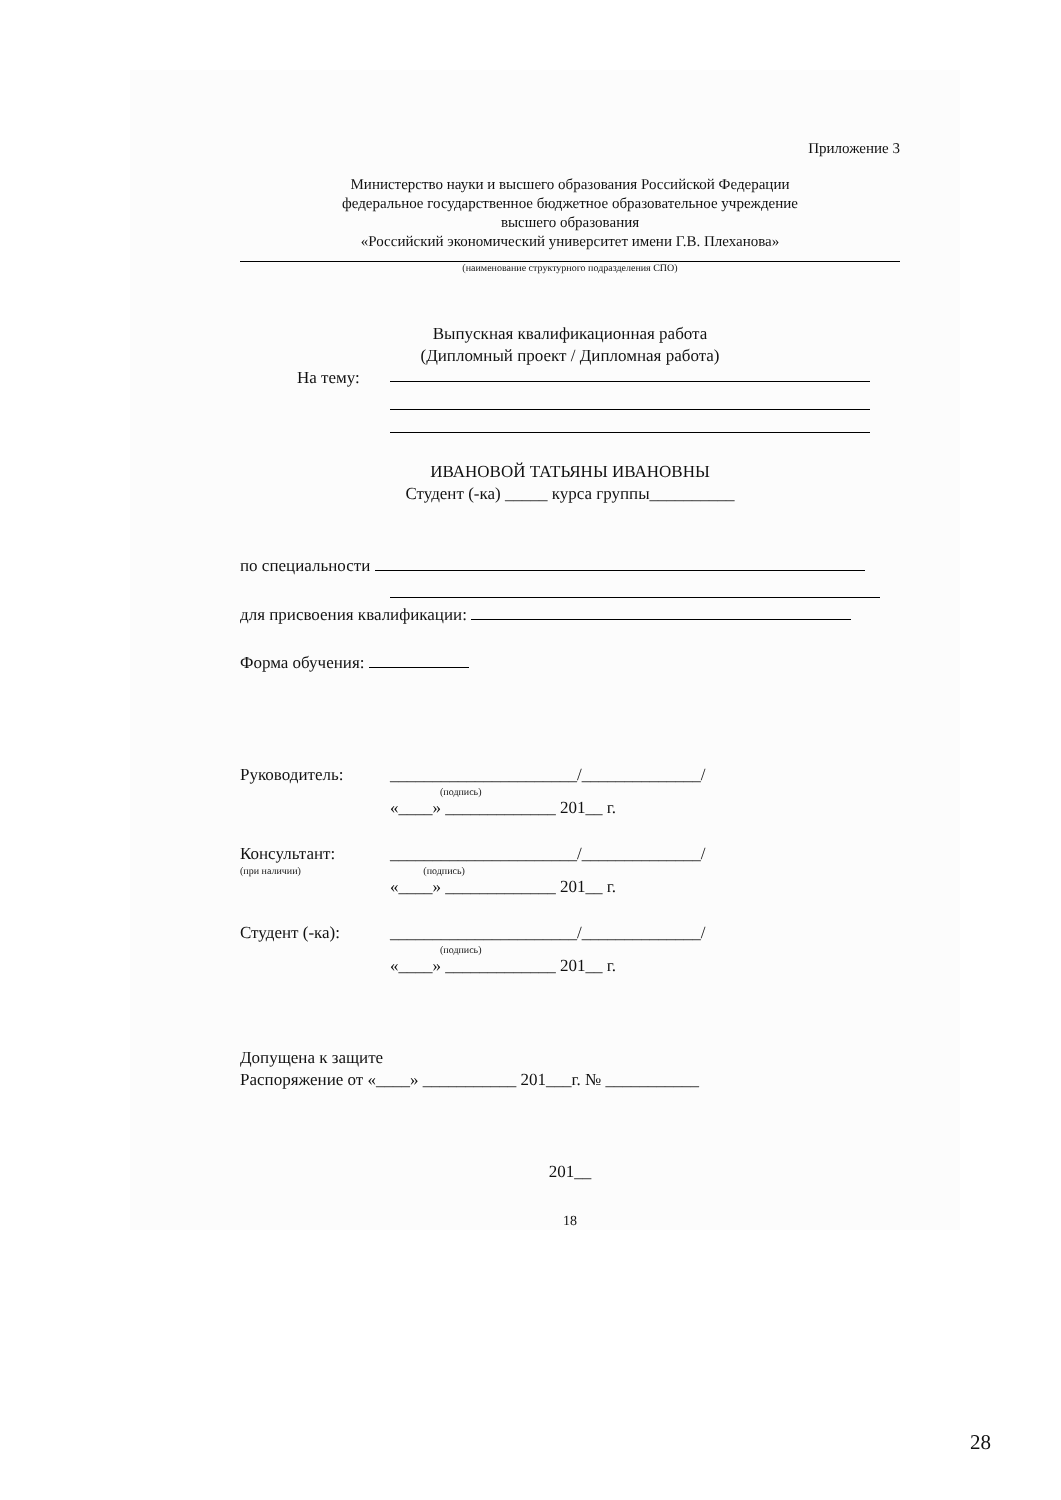Приложение 3
Министерство науки и высшего образования Российской Федерации
федеральное государственное бюджетное образовательное учреждение
высшего образования
«Российский экономический университет имени Г.В. Плеханова»
(наименование структурного подразделения СПО)
Выпускная квалификационная работа
(Дипломный проект / Дипломная работа)
На тему:
ИВАНОВОЙ ТАТЬЯНЫ ИВАНОВНЫ
Студент (-ка) _____ курса группы__________
по специальности
для присвоения квалификации:
Форма обучения:
Руководитель: ______________________/______________/
(подпись)
«____» _____________ 201__ г.
Консультант: ______________________/______________/
(при наличии) (подпись)
«____» _____________ 201__ г.
Студент (-ка): ______________________/______________/
(подпись)
«____» _____________ 201__ г.
Допущена к защите
Распоряжение от «____» ___________ 201___г. № ___________
201__
18
28